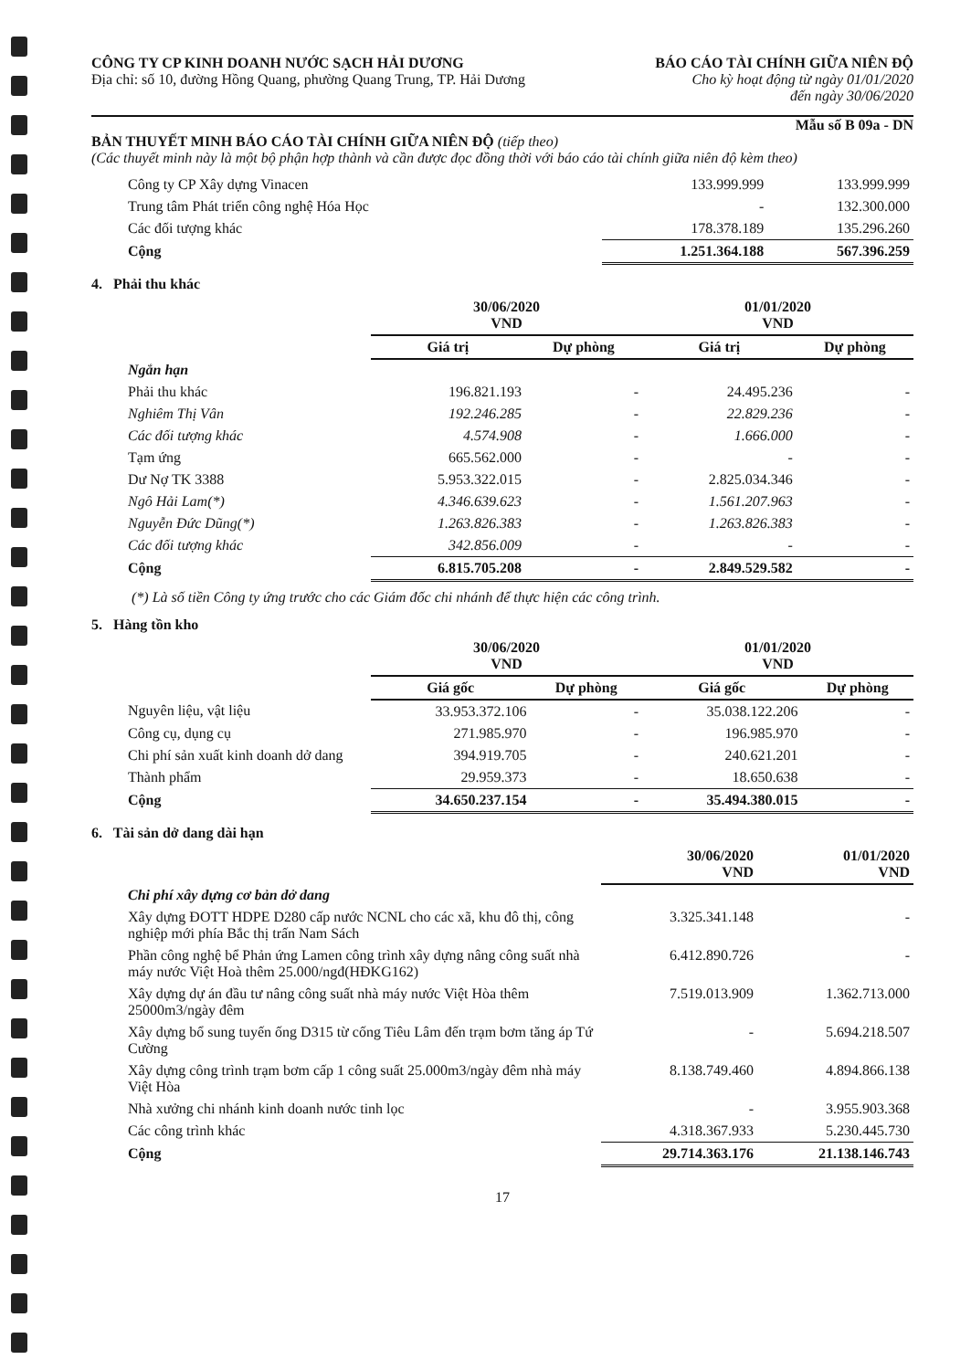CÔNG TY CP KINH DOANH NƯỚC SẠCH HẢI DƯƠNG
Địa chỉ: số 10, đường Hồng Quang, phường Quang Trung, TP. Hải Dương
BÁO CÁO TÀI CHÍNH GIỮA NIÊN ĐỘ
Cho kỳ hoạt động từ ngày 01/01/2020
đến ngày 30/06/2020
Mẫu số B 09a - DN
BẢN THUYẾT MINH BÁO CÁO TÀI CHÍNH GIỮA NIÊN ĐỘ (tiếp theo)
(Các thuyết minh này là một bộ phận hợp thành và cần được đọc đồng thời với báo cáo tài chính giữa niên độ kèm theo)
| Công ty CP Xây dựng Vinacen | 133.999.999 | 133.999.999 |
| Trung tâm Phát triển công nghệ Hóa Học | - | 132.300.000 |
| Các đối tượng khác | 178.378.189 | 135.296.260 |
| Cộng | 1.251.364.188 | 567.396.259 |
4. Phải thu khác
| | 30/06/2020 VND | | 01/01/2020 VND | |
| | Giá trị | Dự phòng | Giá trị | Dự phòng |
| Ngắn hạn | | | | |
| Phải thu khác | 196.821.193 | - | 24.495.236 | - |
| Nghiêm Thị Vân | 192.246.285 | - | 22.829.236 | - |
| Các đối tượng khác | 4.574.908 | - | 1.666.000 | - |
| Tạm ứng | 665.562.000 | - | - | - |
| Dư Nợ TK 3388 | 5.953.322.015 | - | 2.825.034.346 | - |
| Ngô Hải Lam(*) | 4.346.639.623 | - | 1.561.207.963 | - |
| Nguyễn Đức Dũng(*) | 1.263.826.383 | - | 1.263.826.383 | - |
| Các đối tượng khác | 342.856.009 | - | - | - |
| Cộng | 6.815.705.208 | - | 2.849.529.582 | - |
(*) Là số tiền Công ty ứng trước cho các Giám đốc chi nhánh để thực hiện các công trình.
5. Hàng tồn kho
| | 30/06/2020 VND | | 01/01/2020 VND | |
| | Giá gốc | Dự phòng | Giá gốc | Dự phòng |
| Nguyên liệu, vật liệu | 33.953.372.106 | - | 35.038.122.206 | - |
| Công cụ, dụng cụ | 271.985.970 | - | 196.985.970 | - |
| Chi phí sản xuất kinh doanh dở dang | 394.919.705 | - | 240.621.201 | - |
| Thành phẩm | 29.959.373 | - | 18.650.638 | - |
| Cộng | 34.650.237.154 | - | 35.494.380.015 | - |
6. Tài sản dở dang dài hạn
| | 30/06/2020 VND | 01/01/2020 VND |
| Chi phí xây dựng cơ bản dở dang | | |
| Xây dựng ĐOTT HDPE D280 cấp nước NCNL cho các xã, khu đô thị, công nghiệp mới phía Bắc thị trấn Nam Sách | 3.325.341.148 | - |
| Phần công nghệ bể Phản ứng Lamen công trình xây dựng nâng công suất nhà máy nước Việt Hoà thêm 25.000/ngđ(HĐKG162) | 6.412.890.726 | - |
| Xây dựng dự án đầu tư nâng công suất nhà máy nước Việt Hòa thêm 25000m3/ngày đêm | 7.519.013.909 | 1.362.713.000 |
| Xây dựng bổ sung tuyến ống D315 từ cống Tiêu Lâm đến trạm bơm tăng áp Tứ Cường | - | 5.694.218.507 |
| Xây dựng công trình trạm bơm cấp 1 công suất 25.000m3/ngày đêm nhà máy Việt Hòa | 8.138.749.460 | 4.894.866.138 |
| Nhà xưởng chi nhánh kinh doanh nước tinh lọc | - | 3.955.903.368 |
| Các công trình khác | 4.318.367.933 | 5.230.445.730 |
| Cộng | 29.714.363.176 | 21.138.146.743 |
17